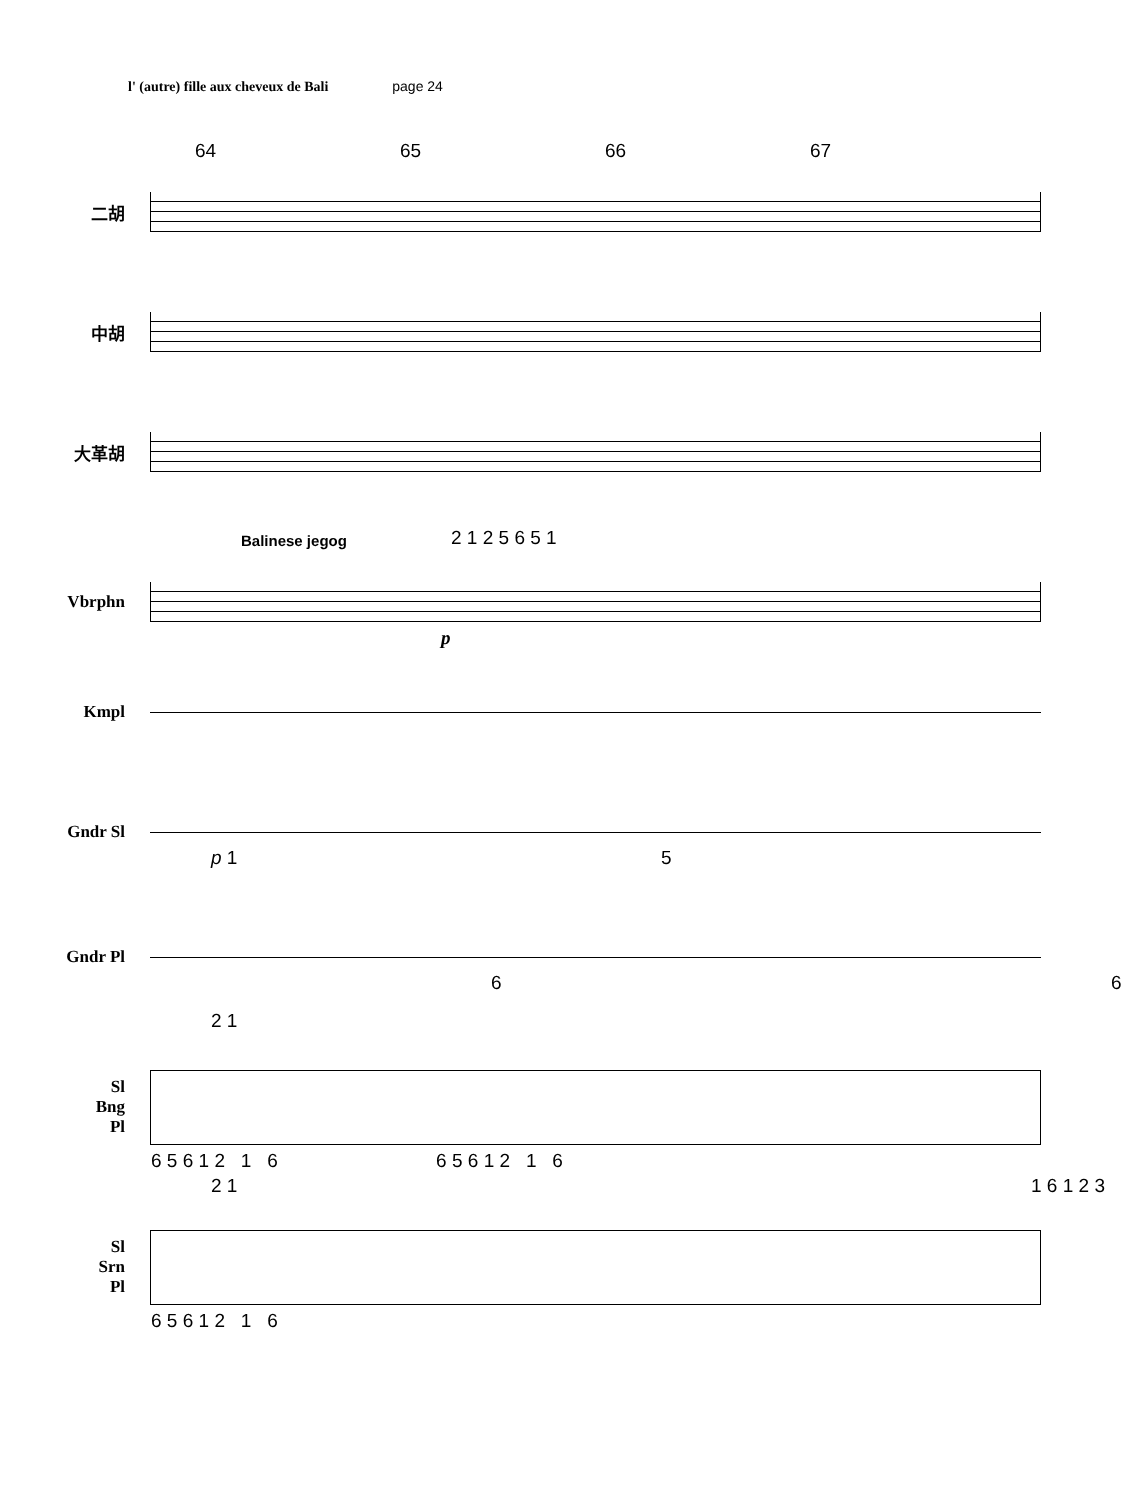l' (autre) fille aux cheveux de Bali page 24
64 65 66 67
二胡
中胡
大革胡
Vbrphn
Balinese jegog 2 1 2 5 6 5 1
p
Kmpl
Gndr Sl
p 1 5
Gndr Pl
6 6
Sl
Bng
Pl
2 1
6 5 6 1 2 1 6 6 5 6 1 2 1 6
Sl
Srn
Pl
2 1 1 6 1 2 3
6 5 6 1 2 1 6